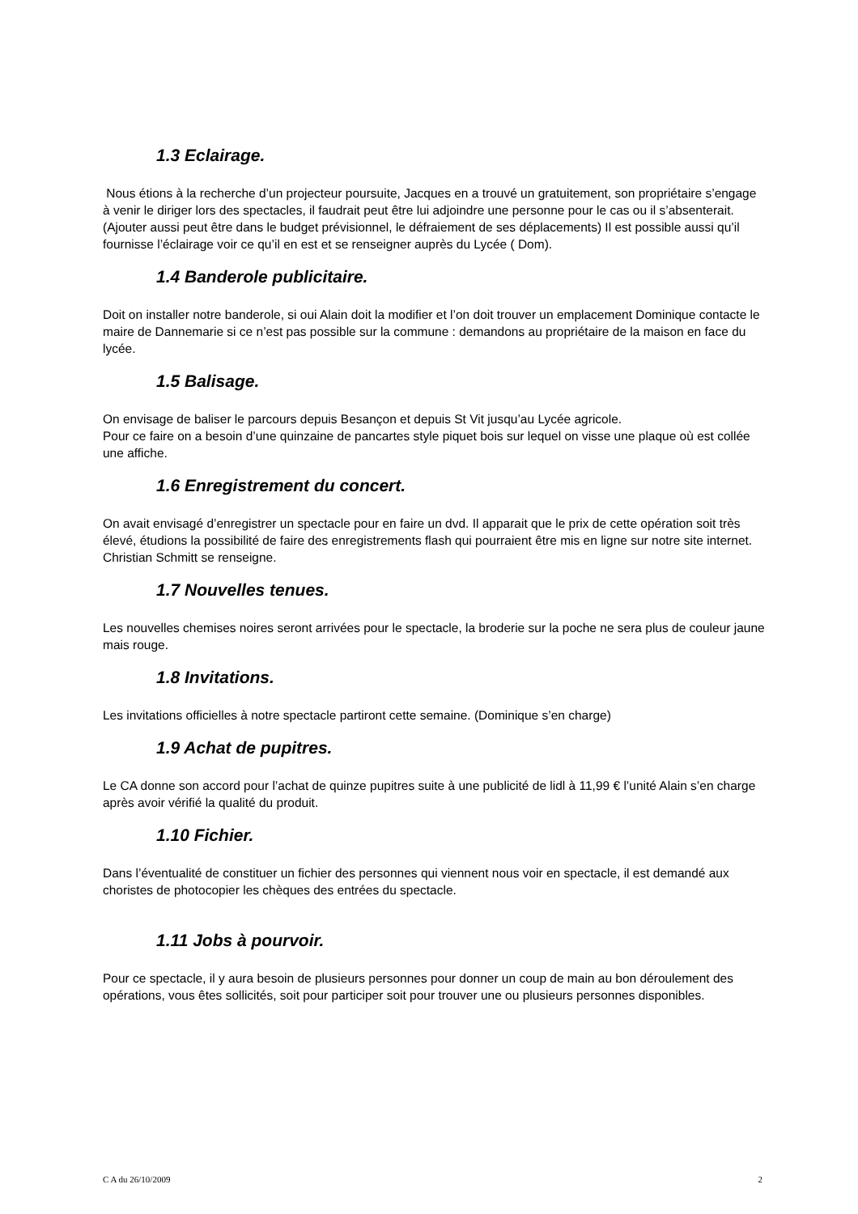1.3 Eclairage.
Nous étions à la recherche d’un projecteur poursuite, Jacques en a trouvé un gratuitement, son propriétaire s’engage à venir le diriger lors des spectacles, il faudrait peut être lui adjoindre une personne pour le cas ou il s’absenterait. (Ajouter aussi peut être dans le budget prévisionnel, le défraiement de ses déplacements) Il est possible aussi qu’il fournisse l’éclairage voir ce qu’il en est et se renseigner auprès du Lycée ( Dom).
1.4 Banderole publicitaire.
Doit on installer notre banderole, si oui Alain doit la modifier et l’on doit trouver un emplacement Dominique contacte le maire de Dannemarie si ce n’est pas possible sur la commune : demandons au propriétaire de la maison en face du lycée.
1.5 Balisage.
On envisage de baliser le parcours depuis Besançon et depuis St Vit jusqu’au Lycée agricole.
Pour ce faire on a besoin d’une quinzaine de pancartes style piquet bois sur lequel on visse une plaque où est collée une affiche.
1.6 Enregistrement du concert.
On avait envisagé d’enregistrer un spectacle pour en faire un dvd. Il apparait que le prix de cette opération soit très élevé, étudions la possibilité de faire des enregistrements flash qui pourraient être mis en ligne sur notre site internet. Christian Schmitt se renseigne.
1.7 Nouvelles tenues.
Les nouvelles chemises noires seront arrivées pour le spectacle, la broderie sur la poche ne sera plus de couleur jaune mais rouge.
1.8 Invitations.
Les invitations officielles à notre spectacle partiront cette semaine. (Dominique s’en charge)
1.9 Achat de pupitres.
Le CA donne son accord pour l’achat de quinze pupitres suite à une publicité de lidl à 11,99 € l’unité Alain s’en charge après avoir vérifié la qualité du produit.
1.10 Fichier.
Dans l’éventualité de constituer un fichier des personnes qui viennent nous voir en spectacle, il est demandé aux choristes de photocopier les chèques des entrées du spectacle.
1.11 Jobs à pourvoir.
Pour ce spectacle, il y aura besoin de plusieurs personnes pour donner un coup de main au bon déroulement des opérations, vous êtes sollicités, soit pour participer soit pour trouver une ou plusieurs personnes disponibles.
C A du 26/10/2009 2